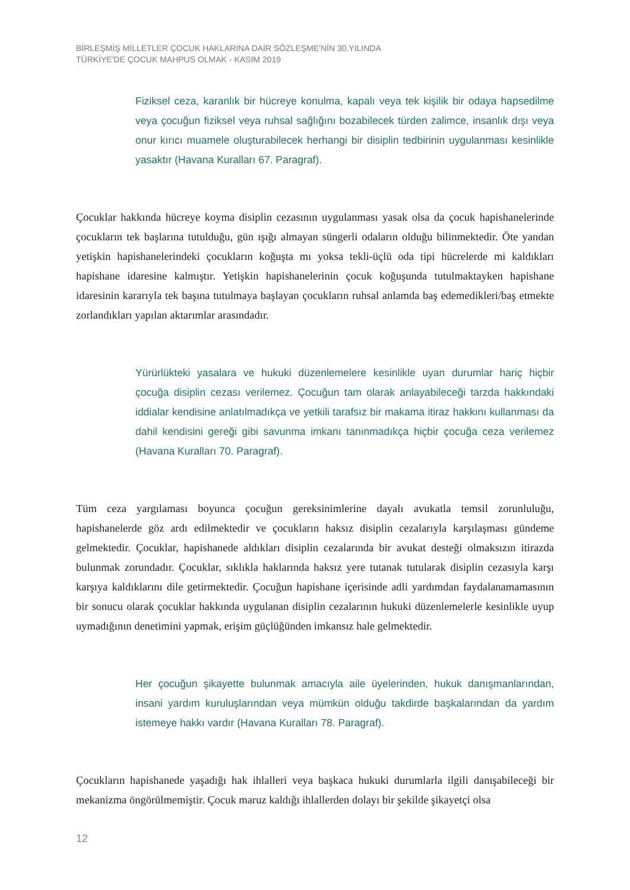BİRLEŞMİŞ MİLLETLER ÇOCUK HAKLARINA DAİR SÖZLEŞME'NİN 30.YILINDA
TÜRKİYE'DE ÇOCUK MAHPUS OLMAK - KASIM 2019
Fiziksel ceza, karanlık bir hücreye konulma, kapalı veya tek kişilik bir odaya hapsedilme veya çocuğun fiziksel veya ruhsal sağlığını bozabilecek türden zalimce, insanlık dışı veya onur kırıcı muamele oluşturabilecek herhangi bir disiplin tedbirinin uygulanması kesinlikle yasaktır (Havana Kuralları 67. Paragraf).
Çocuklar hakkında hücreye koyma disiplin cezasının uygulanması yasak olsa da çocuk hapishanelerinde çocukların tek başlarına tutulduğu, gün ışığı almayan süngerli odaların olduğu bilinmektedir. Öte yandan yetişkin hapishanelerindeki çocukların koğuşta mı yoksa tekli-üçlü oda tipi hücrelerde mi kaldıkları hapishane idaresine kalmıştır. Yetişkin hapishanelerinin çocuk koğuşunda tutulmaktayken hapishane idaresinin kararıyla tek başına tutulmaya başlayan çocukların ruhsal anlamda baş edemedikleri/baş etmekte zorlandıkları yapılan aktarımlar arasındadır.
Yürürlükteki yasalara ve hukuki düzenlemelere kesinlikle uyan durumlar hariç hiçbir çocuğa disiplin cezası verilemez. Çocuğun tam olarak anlayabileceği tarzda hakkındaki iddialar kendisine anlatılmadıkça ve yetkili tarafsız bir makama itiraz hakkını kullanması da dahil kendisini gereği gibi savunma imkanı tanınmadıkça hiçbir çocuğa ceza verilemez (Havana Kuralları 70. Paragraf).
Tüm ceza yargılaması boyunca çocuğun gereksinimlerine dayalı avukatla temsil zorunluluğu, hapishanelerde göz ardı edilmektedir ve çocukların haksız disiplin cezalarıyla karşılaşması gündeme gelmektedir. Çocuklar, hapishanede aldıkları disiplin cezalarında bir avukat desteği olmaksızın itirazda bulunmak zorundadır. Çocuklar, sıklıkla haklarında haksız yere tutanak tutularak disiplin cezasıyla karşı karşıya kaldıklarını dile getirmektedir. Çocuğun hapishane içerisinde adli yardımdan faydalanamamasının bir sonucu olarak çocuklar hakkında uygulanan disiplin cezalarının hukuki düzenlemelerle kesinlikle uyup uymadığının denetimini yapmak, erişim güçlüğünden imkansız hale gelmektedir.
Her çocuğun şikayette bulunmak amacıyla aile üyelerinden, hukuk danışmanlarından, insani yardım kuruluşlarından veya mümkün olduğu takdirde başkalarından da yardım istemeye hakkı vardır (Havana Kuralları 78. Paragraf).
Çocukların hapishanede yaşadığı hak ihlalleri veya başkaca hukuki durumlarla ilgili danışabileceği bir mekanizma öngörülmemiştir. Çocuk maruz kaldığı ihlallerden dolayı bir şekilde şikayetçi olsa
12